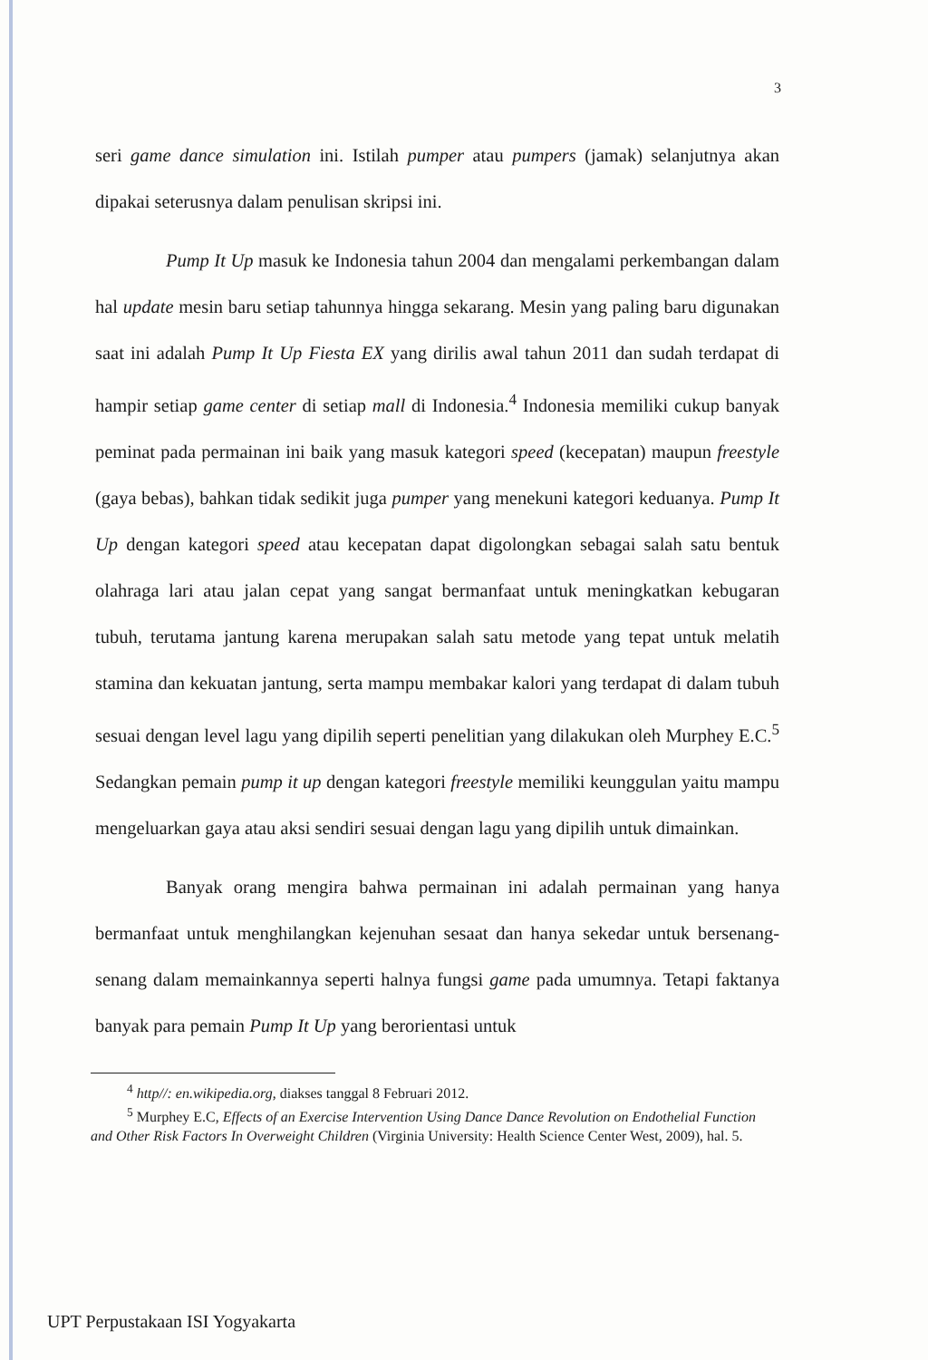3
seri game dance simulation ini. Istilah pumper atau pumpers (jamak) selanjutnya akan dipakai seterusnya dalam penulisan skripsi ini.
Pump It Up masuk ke Indonesia tahun 2004 dan mengalami perkembangan dalam hal update mesin baru setiap tahunnya hingga sekarang. Mesin yang paling baru digunakan saat ini adalah Pump It Up Fiesta EX yang dirilis awal tahun 2011 dan sudah terdapat di hampir setiap game center di setiap mall di Indonesia.<sup>4</sup> Indonesia memiliki cukup banyak peminat pada permainan ini baik yang masuk kategori speed (kecepatan) maupun freestyle (gaya bebas), bahkan tidak sedikit juga pumper yang menekuni kategori keduanya. Pump It Up dengan kategori speed atau kecepatan dapat digolongkan sebagai salah satu bentuk olahraga lari atau jalan cepat yang sangat bermanfaat untuk meningkatkan kebugaran tubuh, terutama jantung karena merupakan salah satu metode yang tepat untuk melatih stamina dan kekuatan jantung, serta mampu membakar kalori yang terdapat di dalam tubuh sesuai dengan level lagu yang dipilih seperti penelitian yang dilakukan oleh Murphey E.C.<sup>5</sup> Sedangkan pemain pump it up dengan kategori freestyle memiliki keunggulan yaitu mampu mengeluarkan gaya atau aksi sendiri sesuai dengan lagu yang dipilih untuk dimainkan.
Banyak orang mengira bahwa permainan ini adalah permainan yang hanya bermanfaat untuk menghilangkan kejenuhan sesaat dan hanya sekedar untuk bersenang-senang dalam memainkannya seperti halnya fungsi game pada umumnya. Tetapi faktanya banyak para pemain Pump It Up yang berorientasi untuk
<sup>4</sup> http//: en.wikipedia.org, diakses tanggal 8 Februari 2012.
<sup>5</sup> Murphey E.C, Effects of an Exercise Intervention Using Dance Dance Revolution on Endothelial Function and Other Risk Factors In Overweight Children (Virginia University: Health Science Center West, 2009), hal. 5.
UPT Perpustakaan ISI Yogyakarta